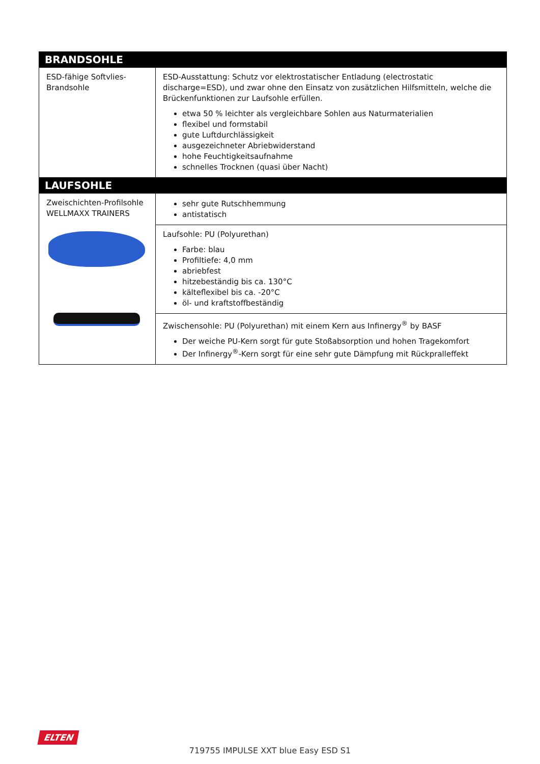| BRANDSOHLE | |
| --- | --- |
| ESD-fähige Softvlies-Brandsohle | ESD-Ausstattung: Schutz vor elektrostatischer Entladung (electrostatic discharge=ESD), und zwar ohne den Einsatz von zusätzlichen Hilfsmitteln, welche die Brückenfunktionen zur Laufsohle erfüllen. etwa 50 % leichter als vergleichbare Sohlen aus Naturmaterialien flexibel und formstabil gute Luftdurchlässigkeit ausgezeichneter Abriebwiderstand hohe Feuchtigkeitsaufnahme schnelles Trocknen (quasi über Nacht) |
| LAUFSOHLE | |
| Zweischichten-Profilsohle WELLMAXX TRAINERS | sehr gute Rutschhemmung antistatisch |
| | Laufsohle: PU (Polyurethan) Farbe: blau Profiltiefe: 4,0 mm abriebfest hitzebeständig bis ca. 130°C kälteflexibel bis ca. -20°C öl- und kraftstoffbeständig |
| | Zwischensohle: PU (Polyurethan) mit einem Kern aus Infinergy<sup>®</sup> by BASF Der weiche PU-Kern sorgt für gute Stoßabsorption und hohen Tragekomfort Der Infinergy<sup>®</sup>-Kern sorgt für eine sehr gute Dämpfung mit Rückpralleffekt |
ELTEN
719755 IMPULSE XXT blue Easy ESD S1